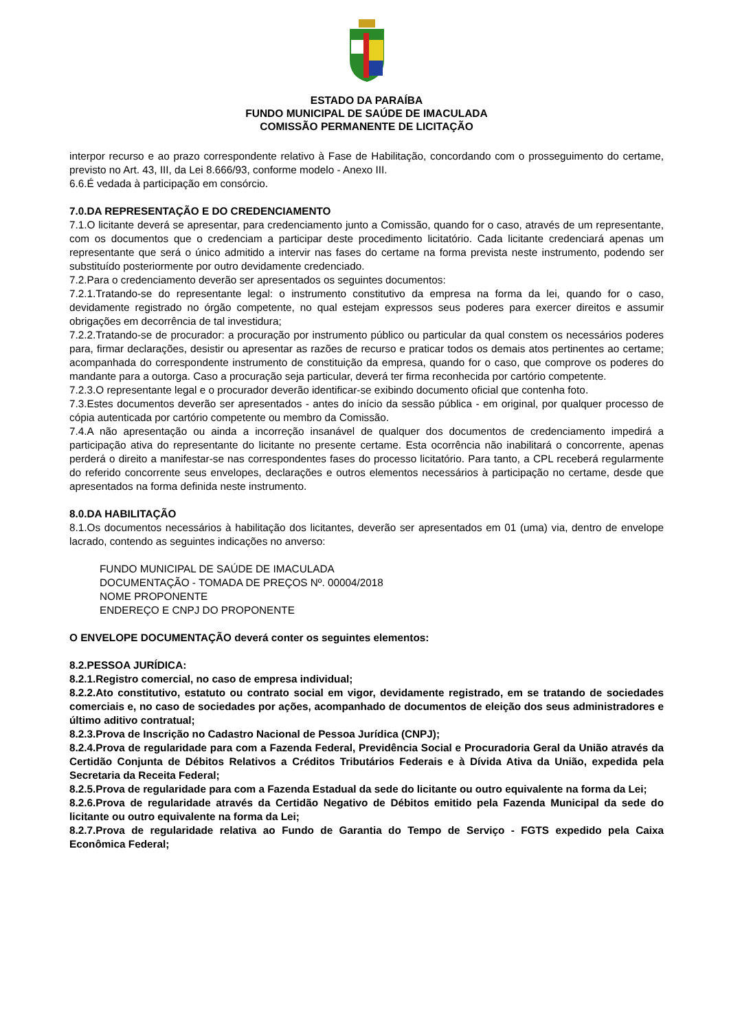ESTADO DA PARAÍBA
FUNDO MUNICIPAL DE SAÚDE DE IMACULADA
COMISSÃO PERMANENTE DE LICITAÇÃO
interpor recurso e ao prazo correspondente relativo à Fase de Habilitação, concordando com o prosseguimento do certame, previsto no Art. 43, III, da Lei 8.666/93, conforme modelo - Anexo III.
6.6.É vedada à participação em consórcio.
7.0.DA REPRESENTAÇÃO E DO CREDENCIAMENTO
7.1.O licitante deverá se apresentar, para credenciamento junto a Comissão, quando for o caso, através de um representante, com os documentos que o credenciam a participar deste procedimento licitatório. Cada licitante credenciará apenas um representante que será o único admitido a intervir nas fases do certame na forma prevista neste instrumento, podendo ser substituído posteriormente por outro devidamente credenciado.
7.2.Para o credenciamento deverão ser apresentados os seguintes documentos:
7.2.1.Tratando-se do representante legal: o instrumento constitutivo da empresa na forma da lei, quando for o caso, devidamente registrado no órgão competente, no qual estejam expressos seus poderes para exercer direitos e assumir obrigações em decorrência de tal investidura;
7.2.2.Tratando-se de procurador: a procuração por instrumento público ou particular da qual constem os necessários poderes para, firmar declarações, desistir ou apresentar as razões de recurso e praticar todos os demais atos pertinentes ao certame; acompanhada do correspondente instrumento de constituição da empresa, quando for o caso, que comprove os poderes do mandante para a outorga. Caso a procuração seja particular, deverá ter firma reconhecida por cartório competente.
7.2.3.O representante legal e o procurador deverão identificar-se exibindo documento oficial que contenha foto.
7.3.Estes documentos deverão ser apresentados - antes do início da sessão pública - em original, por qualquer processo de cópia autenticada por cartório competente ou membro da Comissão.
7.4.A não apresentação ou ainda a incorreção insanável de qualquer dos documentos de credenciamento impedirá a participação ativa do representante do licitante no presente certame. Esta ocorrência não inabilitará o concorrente, apenas perderá o direito a manifestar-se nas correspondentes fases do processo licitatório. Para tanto, a CPL receberá regularmente do referido concorrente seus envelopes, declarações e outros elementos necessários à participação no certame, desde que apresentados na forma definida neste instrumento.
8.0.DA HABILITAÇÃO
8.1.Os documentos necessários à habilitação dos licitantes, deverão ser apresentados em 01 (uma) via, dentro de envelope lacrado, contendo as seguintes indicações no anverso:
FUNDO MUNICIPAL DE SAÚDE DE IMACULADA
DOCUMENTAÇÃO - TOMADA DE PREÇOS Nº. 00004/2018
NOME PROPONENTE
ENDEREÇO E CNPJ DO PROPONENTE
O ENVELOPE DOCUMENTAÇÃO deverá conter os seguintes elementos:
8.2.PESSOA JURÍDICA:
8.2.1.Registro comercial, no caso de empresa individual;
8.2.2.Ato constitutivo, estatuto ou contrato social em vigor, devidamente registrado, em se tratando de sociedades comerciais e, no caso de sociedades por ações, acompanhado de documentos de eleição dos seus administradores e último aditivo contratual;
8.2.3.Prova de Inscrição no Cadastro Nacional de Pessoa Jurídica (CNPJ);
8.2.4.Prova de regularidade para com a Fazenda Federal, Previdência Social e Procuradoria Geral da União através da Certidão Conjunta de Débitos Relativos a Créditos Tributários Federais e à Dívida Ativa da União, expedida pela Secretaria da Receita Federal;
8.2.5.Prova de regularidade para com a Fazenda Estadual da sede do licitante ou outro equivalente na forma da Lei;
8.2.6.Prova de regularidade através da Certidão Negativo de Débitos emitido pela Fazenda Municipal da sede do licitante ou outro equivalente na forma da Lei;
8.2.7.Prova de regularidade relativa ao Fundo de Garantia do Tempo de Serviço - FGTS expedido pela Caixa Econômica Federal;